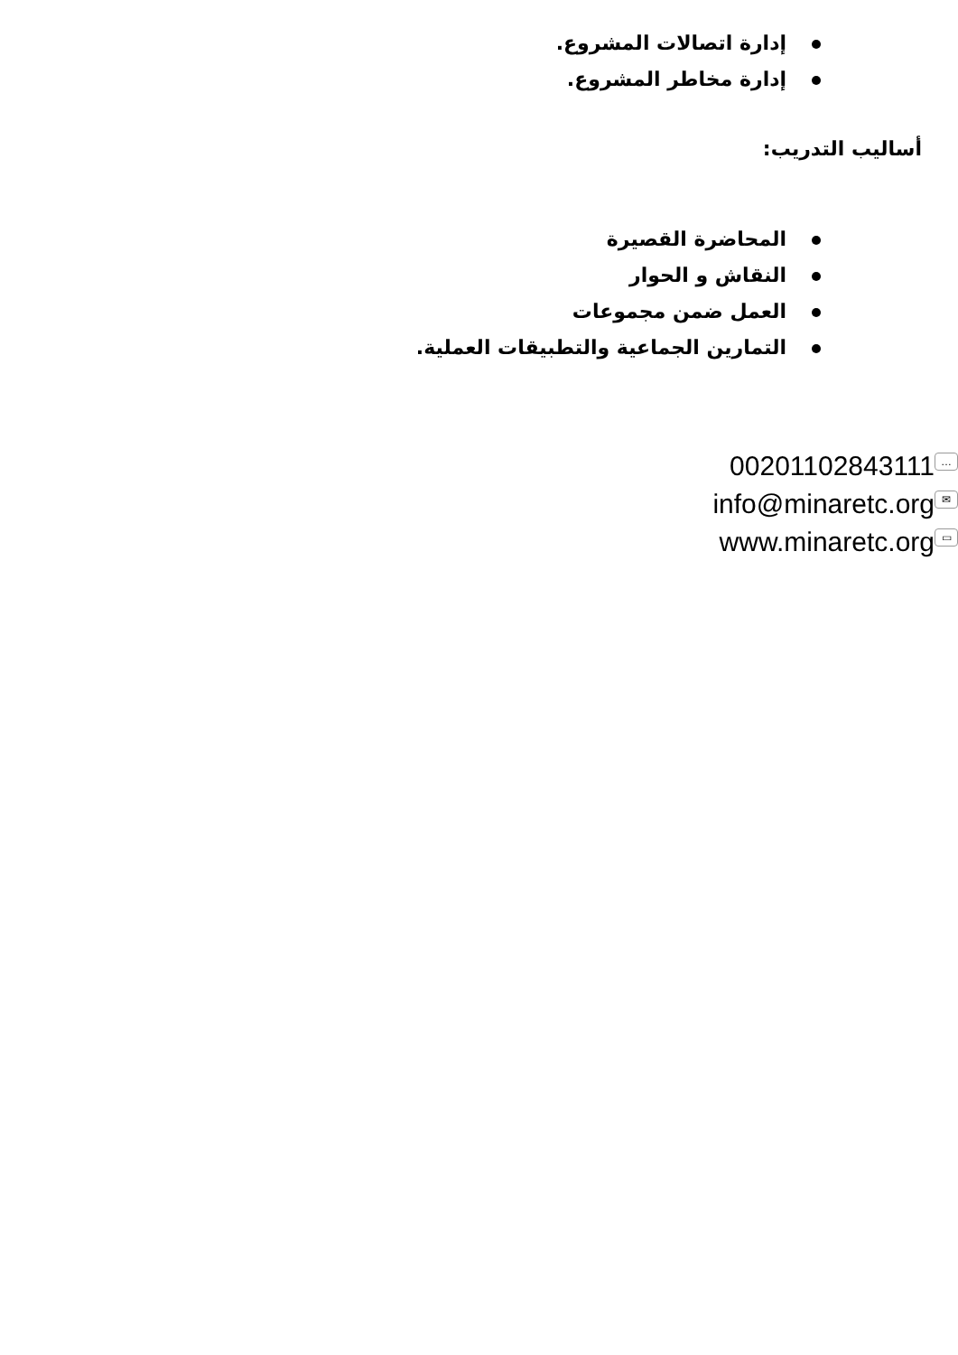إدارة اتصالات المشروع.
إدارة مخاطر المشروع.
أساليب التدريب:
المحاضرة القصيرة
النقاش و الحوار
العمل ضمن مجموعات
التمارين الجماعية والتطبيقات العملية.
00201102843111 …
info@minaretc.org ✉
www.minaretc.org ▭